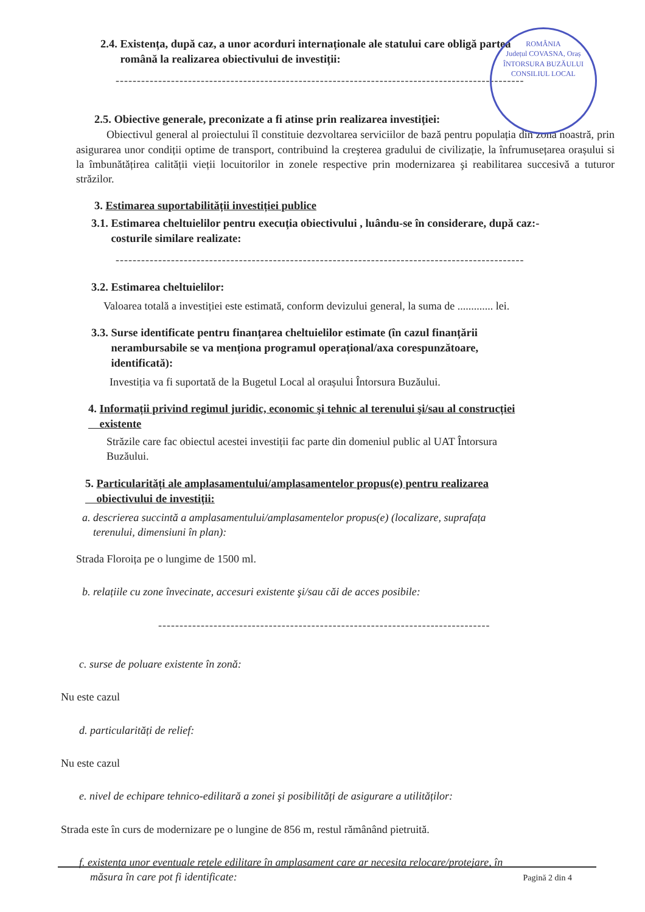ROMÂNIA
Județul COVASNA, Oraș ÎNTORSURA BUZĂULUI
CONSILIUL LOCAL
2.4. Existența, după caz, a unor acorduri internaționale ale statului care obligă partea
română la realizarea obiectivului de investiții:
------------------------------------------------------------------------------------------------
2.5. Obiective generale, preconizate a fi atinse prin realizarea investiției:
Obiectivul general al proiectului îl constituie dezvoltarea serviciilor de bază pentru populația din zona noastră, prin asigurarea unor condiții optime de transport, contribuind la creşterea gradului de civilizație, la înfrumusețarea orașului si la îmbunătățirea calității vieții locuitorilor in zonele respective prin modernizarea şi reabilitarea succesivă a tuturor străzilor.
3. Estimarea suportabilității investiției publice
3.1. Estimarea cheltuielilor pentru execuția obiectivului , luându-se în considerare, după caz:-
costurile similare realizate:
------------------------------------------------------------------------------------------------
3.2. Estimarea cheltuielilor:
Valoarea totală a investiției este estimată, conform devizului general, la suma de ............. lei.
3.3. Surse identificate pentru finanțarea cheltuielilor estimate (în cazul finanțării
nerambursabile se va menționa programul operațional/axa corespunzătoare,
identificată):
Investiția va fi suportată de la Bugetul Local al orașului Întorsura Buzăului.
4. Informații privind regimul juridic, economic şi tehnic al terenului şi/sau al construcției
existente
Străzile care fac obiectul acestei investiții fac parte din domeniul public al UAT Întorsura
Buzăului.
5. Particularități ale amplasamentului/amplasamentelor propus(e) pentru realizarea
obiectivului de investiții:
a. descrierea succintă a amplasamentului/amplasamentelor propus(e) (localizare, suprafața
terenului, dimensiuni în plan):
Strada Floroița pe o lungime de 1500 ml.
b. relațiile cu zone învecinate, accesuri existente şi/sau căi de acces posibile:
------------------------------------------------------------------------------
c. surse de poluare existente în zonă:
Nu este cazul
d. particularități de relief:
Nu este cazul
e. nivel de echipare tehnico-edilitară a zonei şi posibilități de asigurare a utilităților:
Strada este în curs de modernizare pe o lungine de 856 m, restul rămânând pietruită.
f. existența unor eventuale rețele edilitare în amplasament care ar necesita relocare/protejare, în
măsura în care pot fi identificate:
Pagină 2 din 4